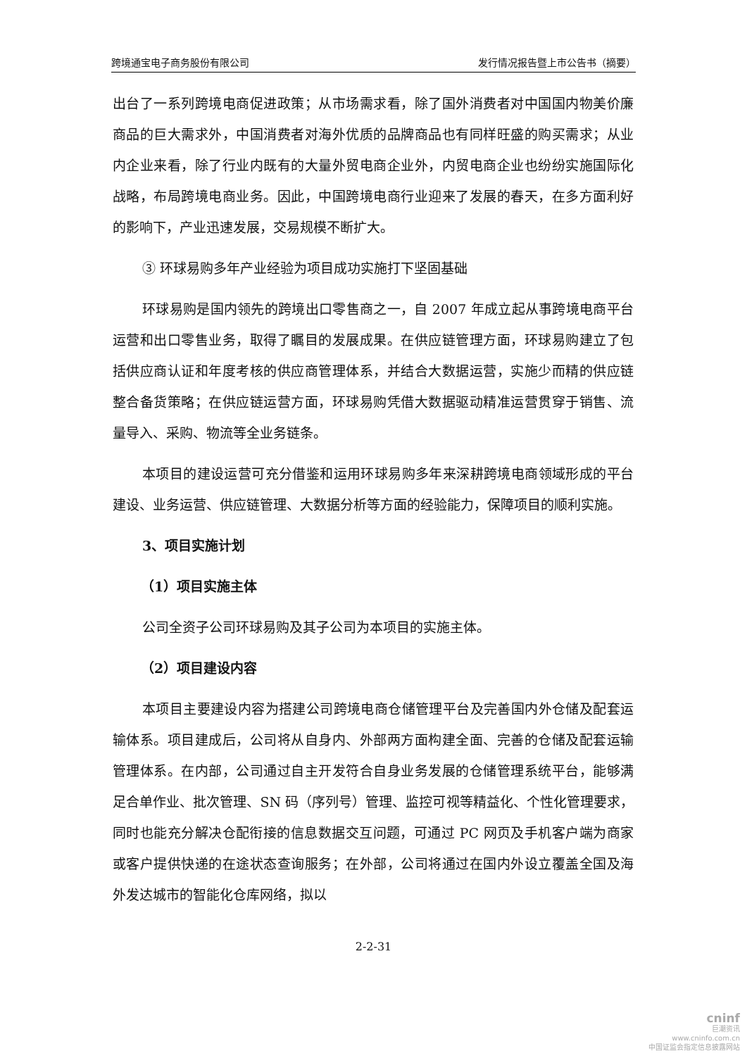跨境通宝电子商务股份有限公司 发行情况报告暨上市公告书（摘要）
出台了一系列跨境电商促进政策；从市场需求看，除了国外消费者对中国国内物美价廉商品的巨大需求外，中国消费者对海外优质的品牌商品也有同样旺盛的购买需求；从业内企业来看，除了行业内既有的大量外贸电商企业外，内贸电商企业也纷纷实施国际化战略，布局跨境电商业务。因此，中国跨境电商行业迎来了发展的春天，在多方面利好的影响下，产业迅速发展，交易规模不断扩大。
③ 环球易购多年产业经验为项目成功实施打下坚固基础
环球易购是国内领先的跨境出口零售商之一，自 2007 年成立起从事跨境电商平台运营和出口零售业务，取得了瞩目的发展成果。在供应链管理方面，环球易购建立了包括供应商认证和年度考核的供应商管理体系，并结合大数据运营，实施少而精的供应链整合备货策略；在供应链运营方面，环球易购凭借大数据驱动精准运营贯穿于销售、流量导入、采购、物流等全业务链条。
本项目的建设运营可充分借鉴和运用环球易购多年来深耕跨境电商领域形成的平台建设、业务运营、供应链管理、大数据分析等方面的经验能力，保障项目的顺利实施。
3、项目实施计划
（1）项目实施主体
公司全资子公司环球易购及其子公司为本项目的实施主体。
（2）项目建设内容
本项目主要建设内容为搭建公司跨境电商仓储管理平台及完善国内外仓储及配套运输体系。项目建成后，公司将从自身内、外部两方面构建全面、完善的仓储及配套运输管理体系。在内部，公司通过自主开发符合自身业务发展的仓储管理系统平台，能够满足合单作业、批次管理、SN 码（序列号）管理、监控可视等精益化、个性化管理要求，同时也能充分解决仓配衔接的信息数据交互问题，可通过 PC 网页及手机客户端为商家或客户提供快递的在途状态查询服务；在外部，公司将通过在国内外设立覆盖全国及海外发达城市的智能化仓库网络，拟以
2-2-31
cninf
巨潮资讯
www.cninfo.com.cn
中国证监会指定信息披露网站